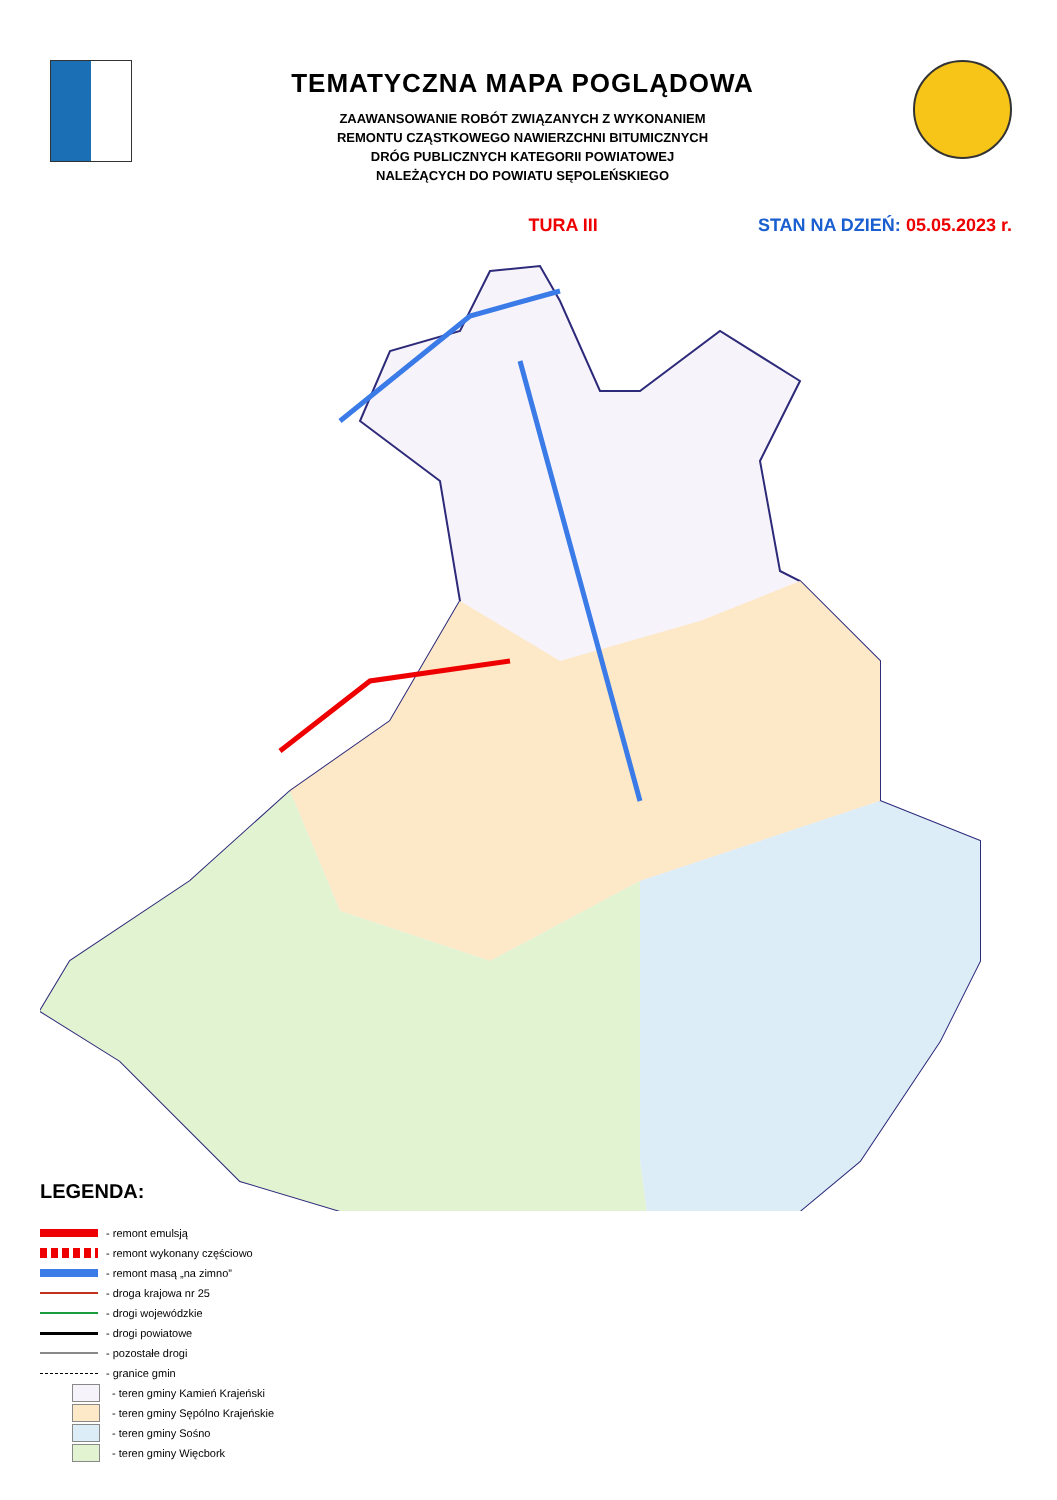TEMATYCZNA MAPA POGLĄDOWA
ZAAWANSOWANIE ROBÓT ZWIĄZANYCH Z WYKONANIEM
REMONTU CZĄSTKOWEGO NAWIERZCHNI BITUMICZNYCH
DRÓG PUBLICZNYCH KATEGORII POWIATOWEJ
NALEŻĄCYCH DO POWIATU SĘPOLEŃSKIEGO
TURA III STAN NA DZIEŃ: 05.05.2023 r.
LEGENDA:
- remont emulsją
- remont wykonany częściowo
- remont masą „na zimno”
- droga krajowa nr 25
- drogi wojewódzkie
- drogi powiatowe
- pozostałe drogi
- granice gmin
- teren gminy Kamień Krajeński
- teren gminy Sępólno Krajeńskie
- teren gminy Sośno
- teren gminy Więcbork